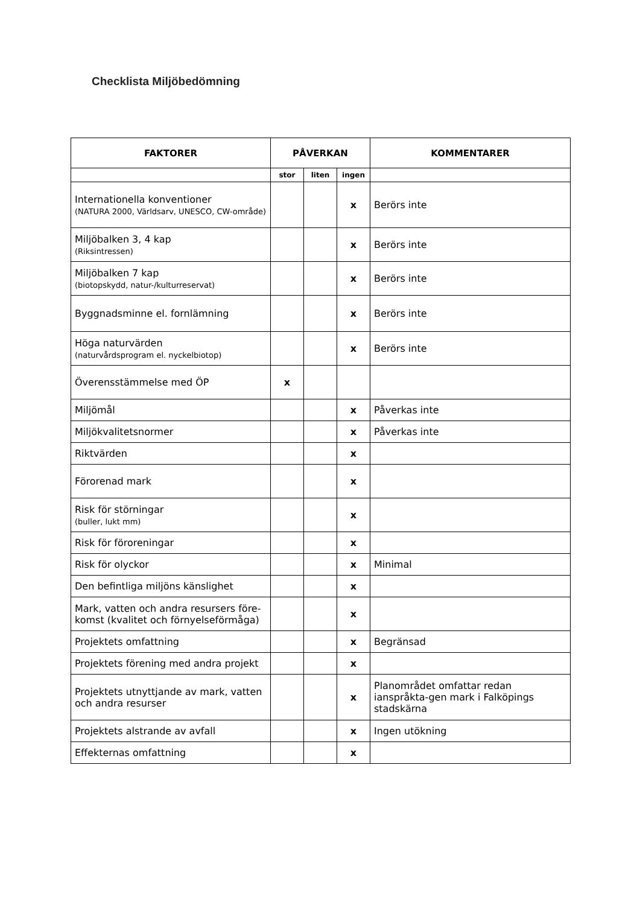Checklista Miljöbedömning
| FAKTORER | PÅVERKAN | | | KOMMENTARER |
| --- | --- | --- | --- | --- |
| | stor | liten | ingen | |
| Internationella konventioner (NATURA 2000, Världsarv, UNESCO, CW-område) | | | x | Berörs inte |
| Miljöbalken 3, 4 kap (Riksintressen) | | | x | Berörs inte |
| Miljöbalken 7 kap (biotopskydd, natur-/kulturreservat) | | | x | Berörs inte |
| Byggnadsminne el. fornlämning | | | x | Berörs inte |
| Höga naturvärden (naturvårdsprogram el. nyckelbiotop) | | | x | Berörs inte |
| Överensstämmelse med ÖP | x | | | |
| Miljömål | | | x | Påverkas inte |
| Miljökvalitetsnormer | | | x | Påverkas inte |
| Riktvärden | | | x | |
| Förorenad mark | | | x | |
| Risk för störningar (buller, lukt mm) | | | x | |
| Risk för föroreningar | | | x | |
| Risk för olyckor | | | x | Minimal |
| Den befintliga miljöns känslighet | | | x | |
| Mark, vatten och andra resursers före-komst (kvalitet och förnyelseförmåga) | | | x | |
| Projektets omfattning | | | x | Begränsad |
| Projektets förening med andra projekt | | | x | |
| Projektets utnyttjande av mark, vatten och andra resurser | | | x | Planområdet omfattar redan ianspråkta-gen mark i Falköpings stadskärna |
| Projektets alstrande av avfall | | | x | Ingen utökning |
| Effekternas omfattning | | | x | |